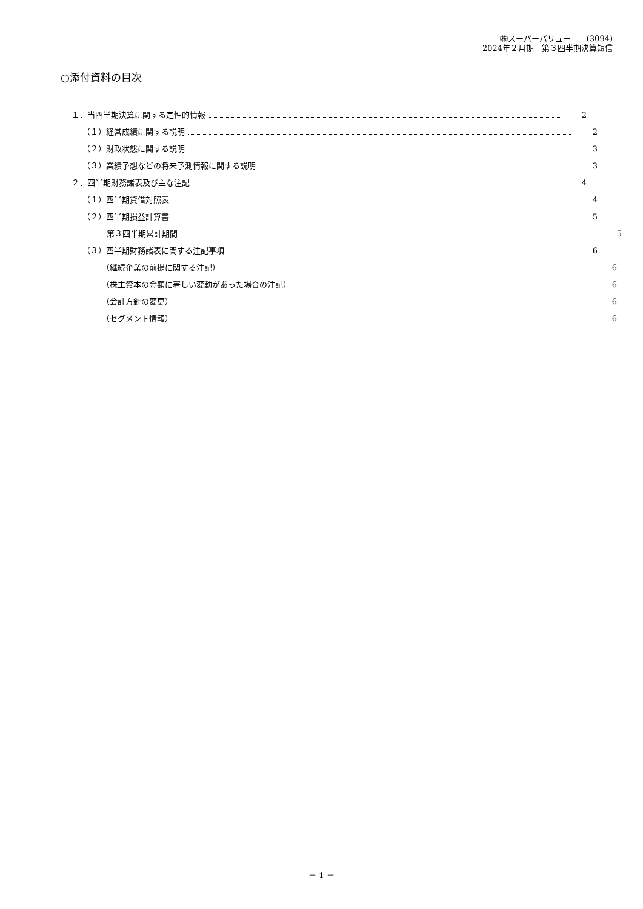㈱スーパーバリュー　　(3094)
2024年２月期　第３四半期決算短信
○添付資料の目次
１．当四半期決算に関する定性的情報 2
（１）経営成績に関する説明 2
（２）財政状態に関する説明 3
（３）業績予想などの将来予測情報に関する説明 3
２．四半期財務諸表及び主な注記 4
（１）四半期貸借対照表 4
（２）四半期損益計算書 5
第３四半期累計期間 5
（３）四半期財務諸表に関する注記事項 6
（継続企業の前提に関する注記） 6
（株主資本の金額に著しい変動があった場合の注記） 6
（会計方針の変更） 6
（セグメント情報） 6
－ 1 －